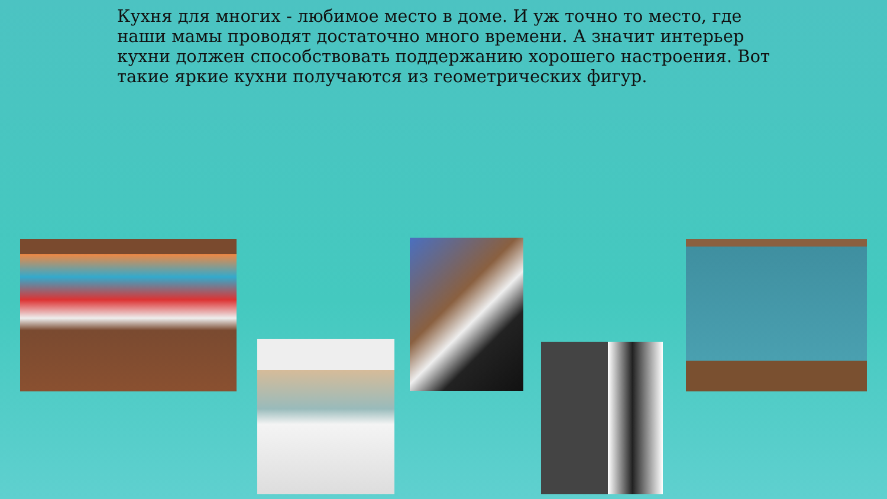Кухня для многих - любимое место в доме. И уж точно то место, где наши мамы проводят достаточно много времени. А значит интерьер кухни должен способствовать поддержанию хорошего настроения. Вот такие яркие кухни получаются из геометрических фигур.